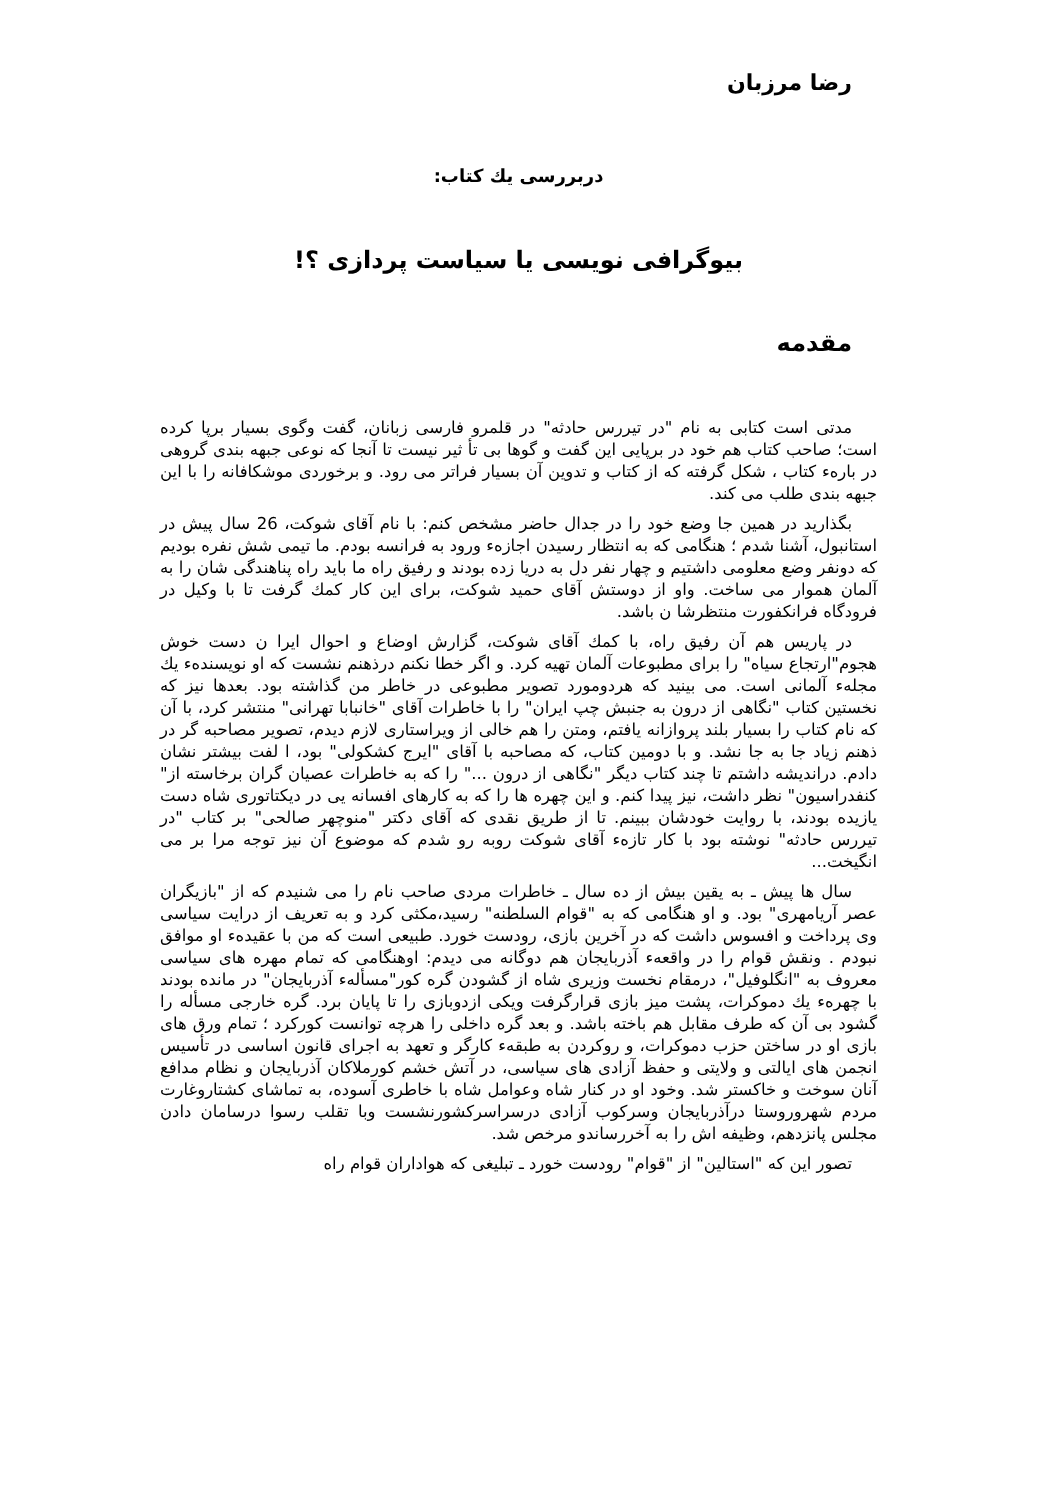رضا مرزبان
دربررسی یك كتاب:
بیوگرافی نویسی یا سیاست پردازی ؟!
مقدمه
مدتی است كتابی به نام "در تیررس حادثه" در قلمرو فارسی زبانان، گفت وگوی بسیار برپا كرده است؛ صاحب كتاب هم خود در برپایی این گفت و گوها بی تأ ثیر نیست تا آنجا كه نوعی جبهه بندی گروهی در بارهء كتاب ، شكل گرفته كه از كتاب و تدوین آن بسیار فراتر می رود. و برخوردی موشكافانه را با این جبهه بندی طلب می كند.
بگذارید در همین جا وضع خود را در جدال حاضر مشخص كنم: با نام آقای شوكت، 26 سال پیش در استانبول، آشنا شدم ؛ هنگامی كه به انتظار رسیدن اجازهء ورود به فرانسه بودم. ما تیمی شش نفره بودیم كه دونفر وضع معلومی داشتیم و چهار نفر دل به دریا زده بودند و رفیق راه ما باید راه پناهندگی شان را به آلمان هموار می ساخت. واو از دوستش آقای حمید شوكت، برای این كار كمك گرفت تا با وكیل در فرودگاه فرانكفورت منتظرشا ن باشد.
در پاریس هم آن رفیق راه، با كمك آقای شوكت، گزارش اوضاع و احوال ایرا ن دست خوش هجوم"ارتجاع سیاه" را برای مطبوعات آلمان تهیه كرد. و اگر خطا نكنم درذهنم نشست كه او نویسندهء یك مجلهء آلمانی است. می بینید كه هردومورد تصویر مطبوعی در خاطر من گذاشته بود. بعدها نیز كه نخستین كتاب "نگاهی از درون به جنبش چپ ایران" را با خاطرات آقای "خانبابا تهرانی" منتشر كرد، با آن كه نام كتاب را بسیار بلند پروازانه یافتم، ومتن را هم خالی از ویراستاری لازم دیدم، تصویر مصاحبه گر در ذهنم زیاد جا به جا نشد. و با دومین كتاب، كه مصاحبه با آقای "ایرج كشكولی" بود، ا لفت بیشتر نشان دادم. درانديشه داشتم تا چند كتاب ديگر "نگاهی از درون ..." را كه به خاطرات عصیان گران برخاسته از" كنفدراسیون" نظر داشت، نیز پیدا كنم. و این چهره ها را كه به كارهای افسانه یی در دیكتاتوری شاه دست یازیده بودند، با روایت خودشان ببینم. تا از طریق نقدی كه آقای دكتر "منوچهر صالحی" بر كتاب "در تیررس حادثه" نوشته بود با كار تازهء آقای شوكت روبه رو شدم كه موضوع آن نیز توجه مرا بر می انگیخت...
سال ها پیش ـ به یقین بیش از ده سال ـ خاطرات مردی صاحب نام را می شنیدم كه از "بازیگران عصر آریامهری" بود. و او هنگامی كه به "قوام السلطنه" رسید،مكثی كرد و به تعریف از درایت سیاسی وی پرداخت و افسوس داشت كه در آخرین بازی، رودست خورد. طبیعی است كه من با عقیدهء او موافق نبودم . ونقش قوام را در واقعهء آذربایجان هم دوگانه می دیدم: اوهنگامی كه تمام مهره های سیاسی معروف به "انگلوفیل"، درمقام نخست وزیری شاه از گشودن گره كور"مسألهء آذربایجان" در مانده بودند با چهرهء یك دموكرات، پشت میز بازی قرارگرفت ویكی ازدوبازی را تا پایان برد. گره خارجی مسأله را گشود بی آن كه طرف مقابل هم باخته باشد. و بعد گره داخلی را هرچه توانست كوركرد ؛ تمام ورق های بازی او در ساختن حزب دموكرات، و روكردن به طبقهء كارگر و تعهد به اجرای قانون اساسی در تأسیس انجمن های ایالتی و ولایتی و حفظ آزادی های سیاسی، در آتش خشم كورملاكان آذربایجان و نظام مدافع آنان سوخت و خاكستر شد. وخود او در كنار شاه وعوامل شاه با خاطری آسوده، به تماشای كشتاروغارت مردم شهروروستا درآذربایجان وسركوب آزادی درسراسركشورنشست وبا تقلب رسوا درسامان دادن مجلس پانزدهم، وظیفه اش را به آخررساندو مرخص شد.
تصور این كه "استالین" از "قوام" رودست خورد ـ تبلیغی كه هواداران قوام راه